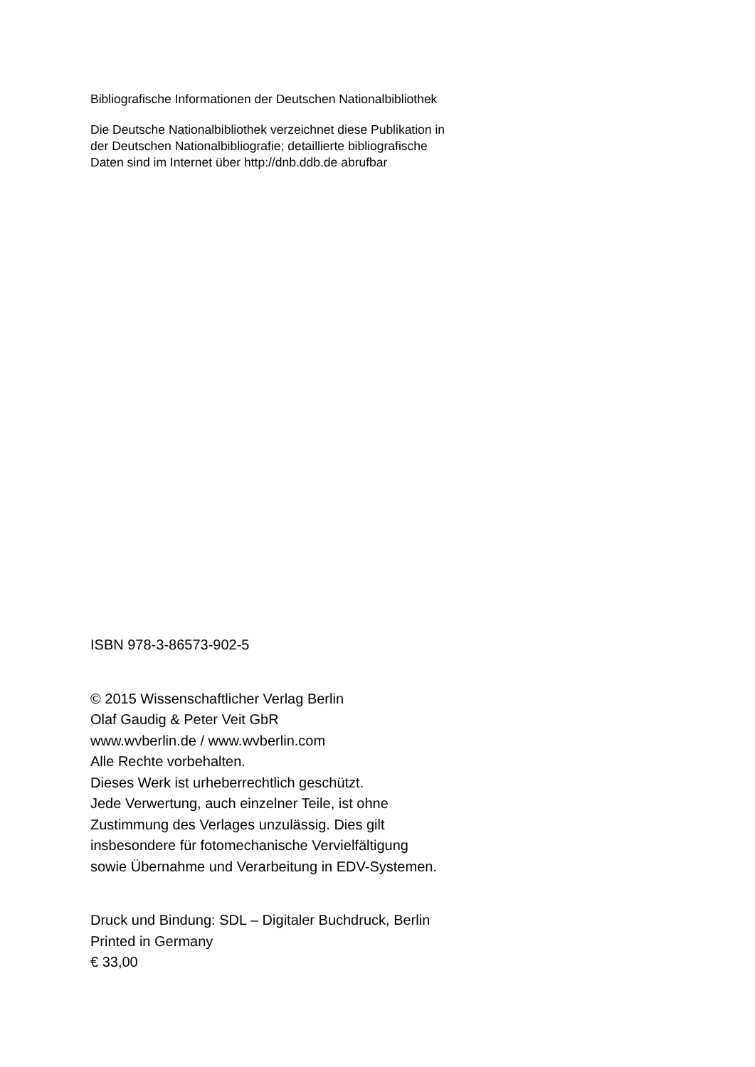Bibliografische Informationen der Deutschen Nationalbibliothek
Die Deutsche Nationalbibliothek verzeichnet diese Publikation in
der Deutschen Nationalbibliografie; detaillierte bibliografische
Daten sind im Internet über http://dnb.ddb.de abrufbar
ISBN 978-3-86573-902-5
© 2015 Wissenschaftlicher Verlag Berlin
Olaf Gaudig & Peter Veit GbR
www.wvberlin.de / www.wvberlin.com
Alle Rechte vorbehalten.
Dieses Werk ist urheberrechtlich geschützt.
Jede Verwertung, auch einzelner Teile, ist ohne
Zustimmung des Verlages unzulässig. Dies gilt
insbesondere für fotomechanische Vervielfältigung
sowie Übernahme und Verarbeitung in EDV-Systemen.
Druck und Bindung: SDL – Digitaler Buchdruck, Berlin
Printed in Germany
€ 33,00